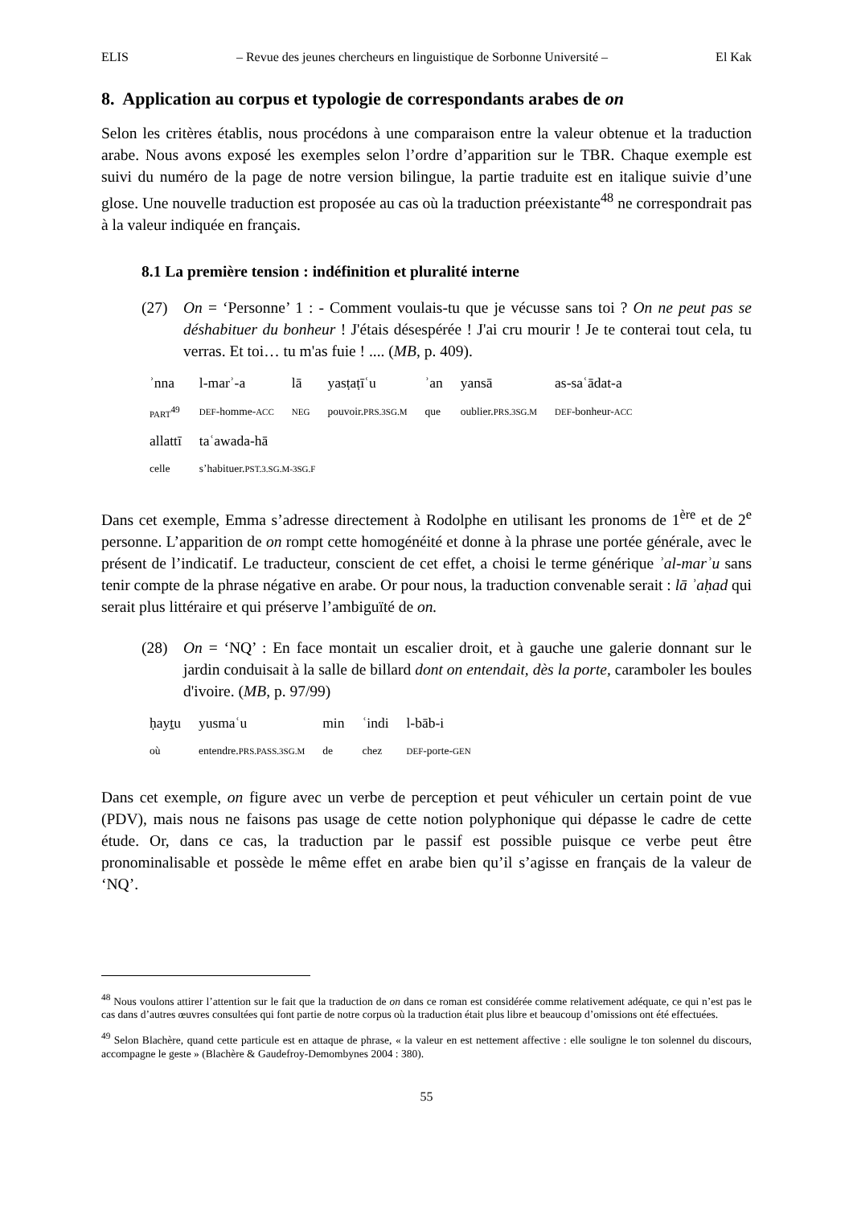ELIS – Revue des jeunes chercheurs en linguistique de Sorbonne Université – El Kak
8. Application au corpus et typologie de correspondants arabes de on
Selon les critères établis, nous procédons à une comparaison entre la valeur obtenue et la traduction arabe. Nous avons exposé les exemples selon l’ordre d’apparition sur le TBR. Chaque exemple est suivi du numéro de la page de notre version bilingue, la partie traduite est en italique suivie d’une glose. Une nouvelle traduction est proposée au cas où la traduction préexistante<sup>48</sup> ne correspondrait pas à la valeur indiquée en français.
8.1 La première tension : indéfinition et pluralité interne
(27) On = ‘Personne’ 1 : - Comment voulais-tu que je vécusse sans toi ? On ne peut pas se déshabituer du bonheur ! J'étais désespérée ! J'ai cru mourir ! Je te conterai tout cela, tu verras. Et toi… tu m'as fuie ! .... (MB, p. 409).
| ʾnna | l-marʾ-a | lā | yasṭaṭīʿu | ʾan | yansā | as-saʿādat-a |
| PART<sup>49</sup> | DEF -homme- ACC | NEG | pouvoir. PRS.3SG.M | que | oublier. PRS.3SG.M | DEF -bonheur- ACC |
| allattī | taʿawada-hā | | | | | |
| celle | s’habituer. PST.3.SG.M-3SG.F | | | | | |
Dans cet exemple, Emma s’adresse directement à Rodolphe en utilisant les pronoms de 1<sup>ère</sup> et de 2<sup>e</sup> personne. L’apparition de on rompt cette homogénéité et donne à la phrase une portée générale, avec le présent de l’indicatif. Le traducteur, conscient de cet effet, a choisi le terme générique ʾal-marʾu sans tenir compte de la phrase négative en arabe. Or pour nous, la traduction convenable serait : lā ʾaḥad qui serait plus littéraire et qui préserve l’ambiguïté de on.
(28) On = ‘NQ’ : En face montait un escalier droit, et à gauche une galerie donnant sur le jardin conduisait à la salle de billard dont on entendait, dès la porte, caramboler les boules d'ivoire. (MB, p. 97/99)
| ḥayṯu | yusmaʿu | min | ʿindi | l-bāb-i |
| où | entendre. PRS.PASS.3SG.M | de | chez | DEF -porte- GEN |
Dans cet exemple, on figure avec un verbe de perception et peut véhiculer un certain point de vue (PDV), mais nous ne faisons pas usage de cette notion polyphonique qui dépasse le cadre de cette étude. Or, dans ce cas, la traduction par le passif est possible puisque ce verbe peut être pronominalisable et possède le même effet en arabe bien qu’il s’agisse en français de la valeur de ‘NQ’.
<sup>48</sup> Nous voulons attirer l’attention sur le fait que la traduction de on dans ce roman est considérée comme relativement adéquate, ce qui n’est pas le cas dans d’autres œuvres consultées qui font partie de notre corpus où la traduction était plus libre et beaucoup d’omissions ont été effectuées.
<sup>49</sup> Selon Blachère, quand cette particule est en attaque de phrase, « la valeur en est nettement affective : elle souligne le ton solennel du discours, accompagne le geste » (Blachère & Gaudefroy-Demombynes 2004 : 380).
55